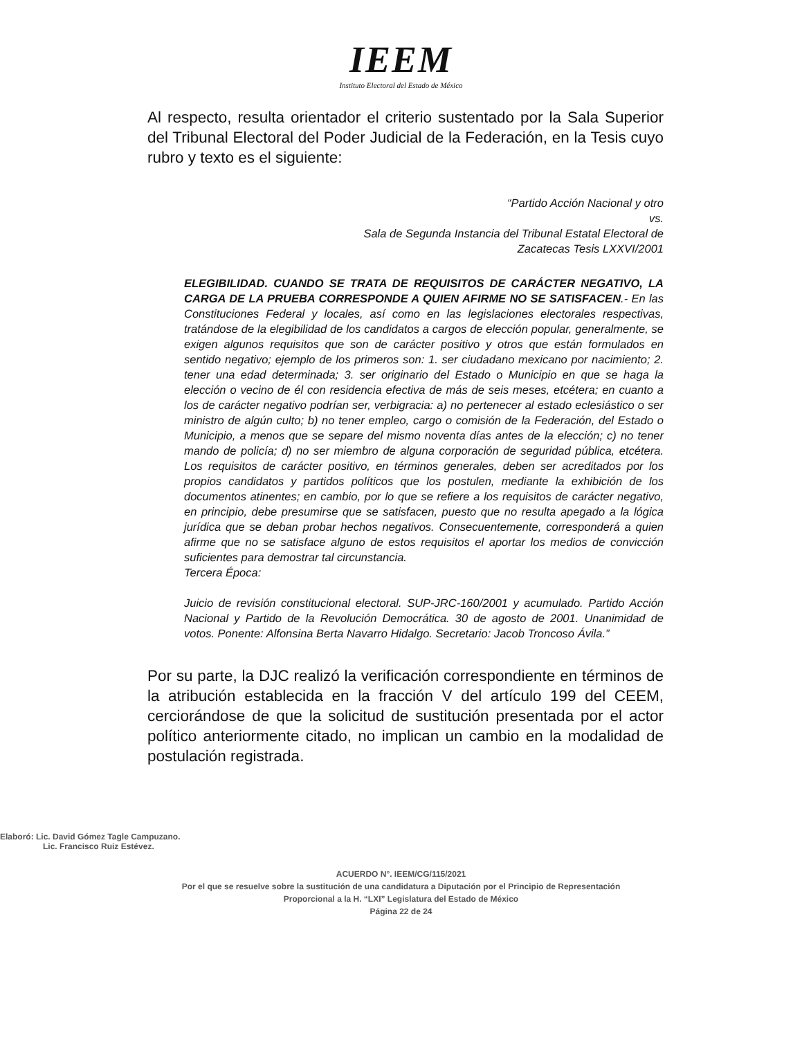IEEM
Instituto Electoral del Estado de México
Al respecto, resulta orientador el criterio sustentado por la Sala Superior del Tribunal Electoral del Poder Judicial de la Federación, en la Tesis cuyo rubro y texto es el siguiente:
“Partido Acción Nacional y otro
vs.
Sala de Segunda Instancia del Tribunal Estatal Electoral de
Zacatecas Tesis LXXVI/2001
ELEGIBILIDAD. CUANDO SE TRATA DE REQUISITOS DE CARÁCTER NEGATIVO, LA CARGA DE LA PRUEBA CORRESPONDE A QUIEN AFIRME NO SE SATISFACEN.- En las Constituciones Federal y locales, así como en las legislaciones electorales respectivas, tratándose de la elegibilidad de los candidatos a cargos de elección popular, generalmente, se exigen algunos requisitos que son de carácter positivo y otros que están formulados en sentido negativo; ejemplo de los primeros son: 1. ser ciudadano mexicano por nacimiento; 2. tener una edad determinada; 3. ser originario del Estado o Municipio en que se haga la elección o vecino de él con residencia efectiva de más de seis meses, etcétera; en cuanto a los de carácter negativo podrían ser, verbigracia: a) no pertenecer al estado eclesiástico o ser ministro de algún culto; b) no tener empleo, cargo o comisión de la Federación, del Estado o Municipio, a menos que se separe del mismo noventa días antes de la elección; c) no tener mando de policía; d) no ser miembro de alguna corporación de seguridad pública, etcétera. Los requisitos de carácter positivo, en términos generales, deben ser acreditados por los propios candidatos y partidos políticos que los postulen, mediante la exhibición de los documentos atinentes; en cambio, por lo que se refiere a los requisitos de carácter negativo, en principio, debe presumirse que se satisfacen, puesto que no resulta apegado a la lógica jurídica que se deban probar hechos negativos. Consecuentemente, corresponderá a quien afirme que no se satisface alguno de estos requisitos el aportar los medios de convicción suficientes para demostrar tal circunstancia.
Tercera Época:
Juicio de revisión constitucional electoral. SUP-JRC-160/2001 y acumulado. Partido Acción Nacional y Partido de la Revolución Democrática. 30 de agosto de 2001. Unanimidad de votos. Ponente: Alfonsina Berta Navarro Hidalgo. Secretario: Jacob Troncoso Ávila.”
Por su parte, la DJC realizó la verificación correspondiente en términos de la atribución establecida en la fracción V del artículo 199 del CEEM, cerciorándose de que la solicitud de sustitución presentada por el actor político anteriormente citado, no implican un cambio en la modalidad de postulación registrada.
Elaboró: Lic. David Gómez Tagle Campuzano.
Lic. Francisco Ruiz Estévez.
ACUERDO N°. IEEM/CG/115/2021
Por el que se resuelve sobre la sustitución de una candidatura a Diputación por el Principio de Representación
Proporcional a la H. “LXI” Legislatura del Estado de México
Página 22 de 24